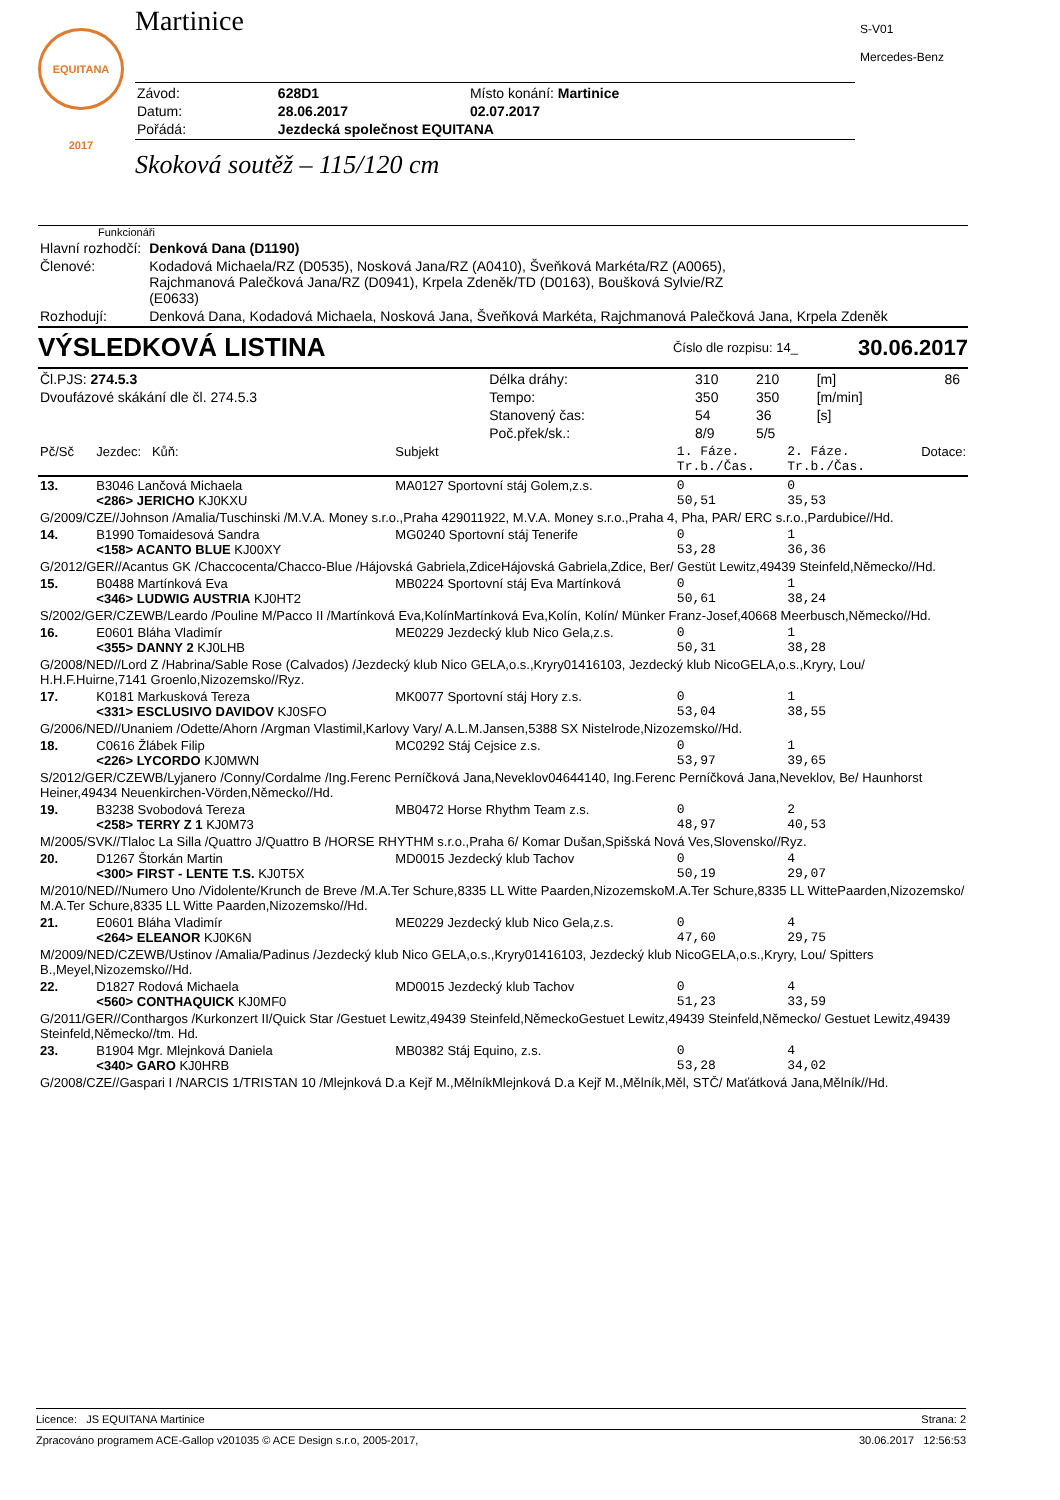EQUITANA 2017
Martinice
| Závod: | 628D1 | Místo konání: Martinice |
| Datum: | 28.06.2017 | 02.07.2017 |
| Pořádá: | Jezdecká společnost EQUITANA | |
Skoková soutěž – 115/120 cm
S-V01
Mercedes-Benz
Funkcionáři
| Hlavní rozhodčí: | Denková Dana (D1190) |
| Členové: | Kodadová Michaela/RZ (D0535), Nosková Jana/RZ (A0410), Šveňková Markéta/RZ (A0065), Rajchmanová Palečková Jana/RZ (D0941), Krpela Zdeněk/TD (D0163), Boušková Sylvie/RZ (E0633) |
| Rozhodují: | Denková Dana, Kodadová Michaela, Nosková Jana, Šveňková Markéta, Rajchmanová Palečková Jana, Krpela Zdeněk |
VÝSLEDKOVÁ LISTINA Číslo dle rozpisu: 14_ 30.06.2017
| Čl.PJS: 274.5.3 | Délka dráhy: | 310 | 210 | [m] | 86 |
| Dvoufázové skákání dle čl. 274.5.3 | Tempo: | 350 | 350 | [m/min] | |
| | Stanovený čas: | 54 | 36 | [s] | |
| | Poč.přek/sk.: | 8/9 | 5/5 | | |
| Pč/Sč | Jezdec: Kůň: | Subjekt | 1. Fáze. Tr.b./Čas. | 2. Fáze. Tr.b./Čas. | Dotace: |
| 13. | B3046 Lančová Michaela <286> JERICHO KJ0KXU | MA0127 Sportovní stáj Golem,z.s. | 0 50,51 | 0 35,53 | |
| G/2009/CZE//Johnson /Amalia/Tuschinski /M.V.A. Money s.r.o.,Praha 429011922, M.V.A. Money s.r.o.,Praha 4, Pha, PAR/ ERC s.r.o.,Pardubice//Hd. | | | | | |
| 14. | B1990 Tomaidesová Sandra <158> ACANTO BLUE KJ00XY | MG0240 Sportovní stáj Tenerife | 0 53,28 | 1 36,36 | |
| G/2012/GER//Acantus GK /Chaccocenta/Chacco-Blue /Hájovská Gabriela,ZdiceHájovská Gabriela,Zdice, Ber/ Gestüt Lewitz,49439 Steinfeld,Německo//Hd. | | | | | |
| 15. | B0488 Martínková Eva <346> LUDWIG AUSTRIA KJ0HT2 | MB0224 Sportovní stáj Eva Martínková | 0 50,61 | 1 38,24 | |
| S/2002/GER/CZEWB/Leardo /Pouline M/Pacco II /Martínková Eva,KolínMartínková Eva,Kolín, Kolín/ Münker Franz-Josef,40668 Meerbusch,Německo//Hd. | | | | | |
| 16. | E0601 Bláha Vladimír <355> DANNY 2 KJ0LHB | ME0229 Jezdecký klub Nico Gela,z.s. | 0 50,31 | 1 38,28 | |
| G/2008/NED//Lord Z /Habrina/Sable Rose (Calvados) /Jezdecký klub Nico GELA,o.s.,Kryry01416103, Jezdecký klub NicoGELA,o.s.,Kryry, Lou/ H.H.F.Huirne,7141 Groenlo,Nizozemsko//Ryz. | | | | | |
| 17. | K0181 Markusková Tereza <331> ESCLUSIVO DAVIDOV KJ0SFO | MK0077 Sportovní stáj Hory z.s. | 0 53,04 | 1 38,55 | |
| G/2006/NED//Unaniem /Odette/Ahorn /Argman Vlastimil,Karlovy Vary/ A.L.M.Jansen,5388 SX Nistelrode,Nizozemsko//Hd. | | | | | |
| 18. | C0616 Žlábek Filip <226> LYCORDO KJ0MWN | MC0292 Stáj Cejsice z.s. | 0 53,97 | 1 39,65 | |
| S/2012/GER/CZEWB/Lyjanero /Conny/Cordalme /Ing.Ferenc Perníčková Jana,Neveklov04644140, Ing.Ferenc Perníčková Jana,Neveklov, Be/ Haunhorst Heiner,49434 Neuenkirchen-Vörden,Německo//Hd. | | | | | |
| 19. | B3238 Svobodová Tereza <258> TERRY Z 1 KJ0M73 | MB0472 Horse Rhythm Team z.s. | 0 48,97 | 2 40,53 | |
| M/2005/SVK//Tlaloc La Silla /Quattro J/Quattro B /HORSE RHYTHM s.r.o.,Praha 6/ Komar Dušan,Spišská Nová Ves,Slovensko//Ryz. | | | | | |
| 20. | D1267 Štorkán Martin <300> FIRST - LENTE T.S. KJ0T5X | MD0015 Jezdecký klub Tachov | 0 50,19 | 4 29,07 | |
| M/2010/NED//Numero Uno /Vidolente/Krunch de Breve /M.A.Ter Schure,8335 LL Witte Paarden,NizozemskoM.A.Ter Schure,8335 LL WittePaarden,Nizozemsko/ M.A.Ter Schure,8335 LL Witte Paarden,Nizozemsko//Hd. | | | | | |
| 21. | E0601 Bláha Vladimír <264> ELEANOR KJ0K6N | ME0229 Jezdecký klub Nico Gela,z.s. | 0 47,60 | 4 29,75 | |
| M/2009/NED/CZEWB/Ustinov /Amalia/Padinus /Jezdecký klub Nico GELA,o.s.,Kryry01416103, Jezdecký klub NicoGELA,o.s.,Kryry, Lou/ Spitters B.,Meyel,Nizozemsko//Hd. | | | | | |
| 22. | D1827 Rodová Michaela <560> CONTHAQUICK KJ0MF0 | MD0015 Jezdecký klub Tachov | 0 51,23 | 4 33,59 | |
| G/2011/GER//Conthargos /Kurkonzert II/Quick Star /Gestuet Lewitz,49439 Steinfeld,NěmeckoGestuet Lewitz,49439 Steinfeld,Německo/ Gestuet Lewitz,49439 Steinfeld,Německo//tm. Hd. | | | | | |
| 23. | B1904 Mgr. Mlejnková Daniela <340> GARO KJ0HRB | MB0382 Stáj Equino, z.s. | 0 53,28 | 4 34,02 | |
| G/2008/CZE//Gaspari I /NARCIS 1/TRISTAN 10 /Mlejnková D.a Kejř M.,MělníkMlejnková D.a Kejř M.,Mělník,Měl, STČ/ Maťátková Jana,Mělník//Hd. | | | | | |
Licence: JS EQUITANA Martinice Strana: 2
Zpracováno programem ACE-Gallop v201035 © ACE Design s.r.o, 2005-2017, 30.06.2017 12:56:53